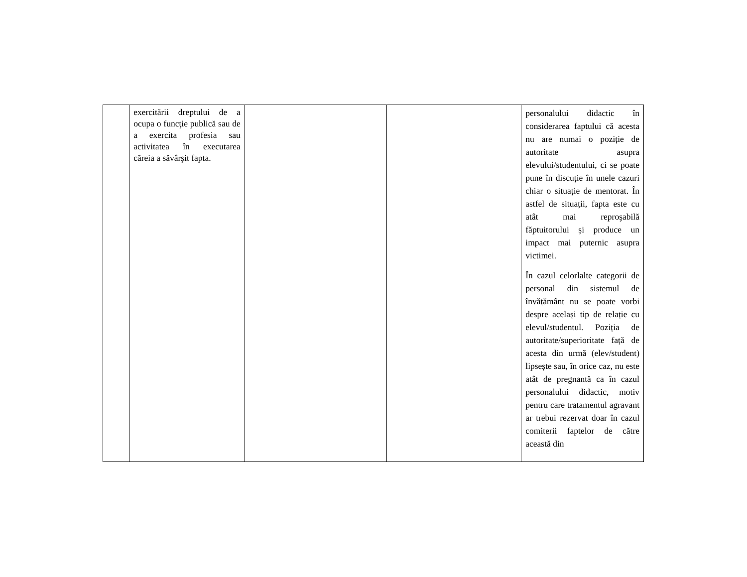| | exercitării dreptului de a ocupa o funcţie publică sau de a exercita profesia sau activitatea în executarea căreia a săvârşit fapta. | | | personalului didactic în considerarea faptului că acesta nu are numai o poziție de autoritate asupra elevului/studentului, ci se poate pune în discuție în unele cazuri chiar o situație de mentorat. În astfel de situații, fapta este cu atât mai reproşabilă făptuitorului și produce un impact mai puternic asupra victimei. În cazul celorlalte categorii de personal din sistemul de învățământ nu se poate vorbi despre același tip de relație cu elevul/studentul. Poziția de autoritate/superioritate față de acesta din urmă (elev/student) lipsește sau, în orice caz, nu este atât de pregnantă ca în cazul personalului didactic, motiv pentru care tratamentul agravant ar trebui rezervat doar în cazul comiterii faptelor de către această din |